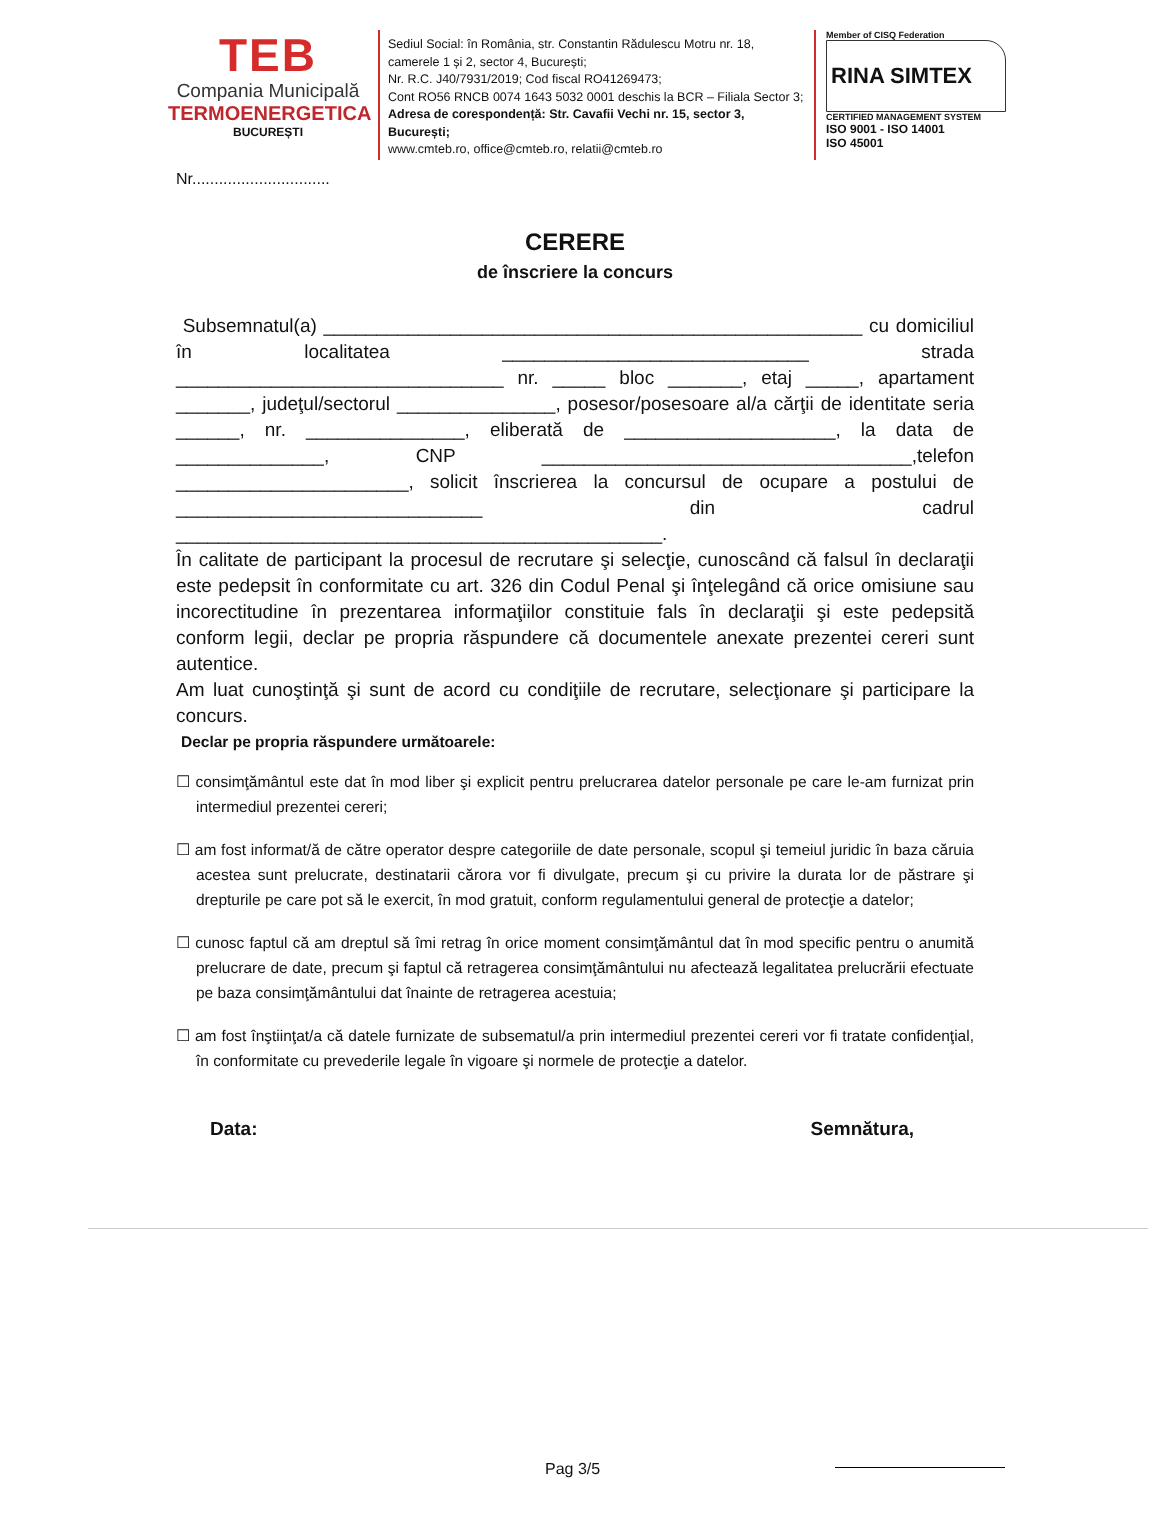TEB
Compania Municipală
TERMOENERGETICA
BUCUREȘTI
Sediul Social: în România, str. Constantin Rădulescu Motru nr. 18, camerele 1 și 2, sector 4, București;
Nr. R.C. J40/7931/2019; Cod fiscal RO41269473;
Cont RO56 RNCB 0074 1643 5032 0001 deschis la BCR – Filiala Sector 3;
Adresa de corespondență: Str. Cavafii Vechi nr. 15, sector 3, București;
www.cmteb.ro, office@cmteb.ro, relatii@cmteb.ro
Member of CISQ Federation
RINA SIMTEX
CERTIFIED MANAGEMENT SYSTEM
ISO 9001 - ISO 14001
ISO 45001
Nr...............................
CERERE
de înscriere la concurs
Subsemnatul(a) ___________________________________________________ cu domiciliul în localitatea _____________________________ strada _______________________________ nr. _____ bloc _______, etaj _____, apartament _______, judeţul/sectorul _______________, posesor/posesoare al/a cărţii de identitate seria ______, nr. _______________, eliberată de ____________________, la data de ______________, CNP ___________________________________,telefon ______________________, solicit înscrierea la concursul de ocupare a postului de _____________________________ din cadrul ______________________________________________.
În calitate de participant la procesul de recrutare şi selecţie, cunoscând că falsul în declaraţii este pedepsit în conformitate cu art. 326 din Codul Penal şi înţelegând că orice omisiune sau incorectitudine în prezentarea informaţiilor constituie fals în declaraţii şi este pedepsită conform legii, declar pe propria răspundere că documentele anexate prezentei cereri sunt autentice.
Am luat cunoştinţă şi sunt de acord cu condiţiile de recrutare, selecţionare şi participare la concurs.
Declar pe propria răspundere următoarele:
☐ consimţământul este dat în mod liber şi explicit pentru prelucrarea datelor personale pe care le-am furnizat prin intermediul prezentei cereri;
☐ am fost informat/ă de către operator despre categoriile de date personale, scopul şi temeiul juridic în baza căruia acestea sunt prelucrate, destinatarii cărora vor fi divulgate, precum şi cu privire la durata lor de păstrare şi drepturile pe care pot să le exercit, în mod gratuit, conform regulamentului general de protecţie a datelor;
☐ cunosc faptul că am dreptul să îmi retrag în orice moment consimţământul dat în mod specific pentru o anumită prelucrare de date, precum şi faptul că retragerea consimţământului nu afectează legalitatea prelucrării efectuate pe baza consimţământului dat înainte de retragerea acestuia;
☐ am fost înştiinţat/a că datele furnizate de subsematul/a prin intermediul prezentei cereri vor fi tratate confidenţial, în conformitate cu prevederile legale în vigoare şi normele de protecţie a datelor.
Data: Semnătura,
Pag 3/5